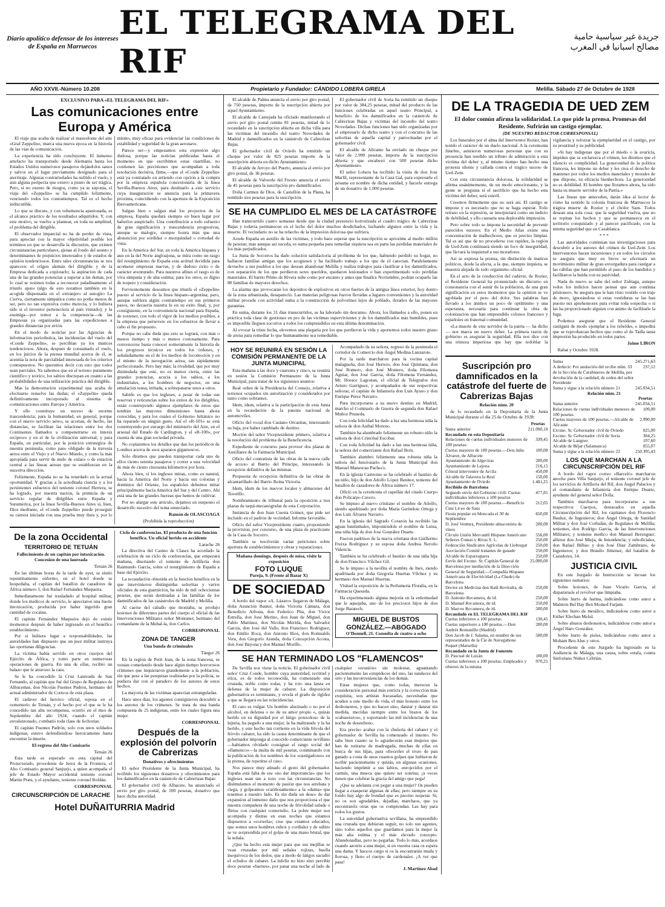Diario apolítico defensor de los intereses de España en Marruecos
EL TELEGRAMA DEL RIF
جريدة غير سياسية حامية مصالح اسبانيا في المغرب
AÑO XXVII.-Número 10.208 Propietario y Fundador: CÁNDIDO LOBERA GIRELA Melilla. Sábado 27 de Octubre de 1928
EXCLUSIVO PARA «EL TELEGRAMA DEL RIF»
Las comunicaciones entre Europa y América
El viaje que acaba de realizar el mastodonte del aire «Graf Zeppelin», marca una nueva época en la historia de las vías de comunicación.
La experiencia ha sido concluyente. El inmenso artefacto ha transportado desde Alemania hasta los Estados Unidos numerosos pasajeros dejándolos sanos y salvos en el lugar previamente designado para el aterrizaje. Algunas contrariedades ha sufrido el vuelo, y aun alguna peripecia que estuvo a punto de ser trágica. Pero, si no exento de riesgos, como ya se suponía, el viaje del «Zeppelin» se ha cumplido felizmente, venciendo todos los contratiempos. Tal es el hecho indiscutible.
Lo que se discute, y con vehemencia apasionada, es el alcance práctico de los resultados adquiridos. Y, con este motivo, se vuelve a plantear, en toda su amplitud, el problema del dirigible.
El observador imparcial no ha de perder de vista, para apreciar con la mayor objetividad posible los términos en que se desarrolla la discusión, que existen circunstancias particulares, ajenas al fondo del asunto y determinantes de prejuicios interesados y de estados de opinión tendenciosos. Entre tales circunstancias se nos aparecen: el origen alemán del dirigible y de la Empresa dedicada a explotarlo; la aspiración de cada una de las grandes potencias a superar a las demás, por lo cual se resisten todas a reconocer paladinamente el triunfo ajeno (algo de esto notamos también en la acogida dispensada en el extranjero al autogiro La Cierva, ciertamente simpática como no podía menos de ser, pero no tan expresiva como merecía, y lo hubiera sido si el inventor perteneciera al país visitado); y la enemiga—por temor a la competencia—de las Empresas ya organizadas para las expediciones a grandes distancias por avión.
En el modo de noticiar por las Agencias de información periodística, las incidencias del vuelo del «Conde Zeppelin», se percibían ya los matices tendenciosos. Ahora, después de consumado el vuelo, en los juicios de la prensa mundial acerca de él, se acentúa la nota de parcialidad interesada de los criterios contrapuestos. No queremos decir con esto que todos sean parciales. Ya sabemos que en el terreno puramente científico y teórico, los sabios discrepan en cuanto a las probabilidades de una utilización práctica del dirigible.
Mas la demostración experimental que acaba de efectuarse resuelve las dudas; el «Zeppelin» queda definitivamente incorporado al sistema de comunicaciones entre Europa y América.
Y ello constituye un suceso de enorme trascendencia; para la humanidad, en general, porque con el nuevo servicio aéreo, se acortan, de hecho, las distancias, se facilitan las relaciones entre los dos Continentes llamados a compenetrarse en interés recíproco y en el de la civilización universal; y para España, en particular, por la posición estratégica de nuestra península, como paso obligado de la travesía aérea entre el Viejo y el Nuevo Mundo, y como la más apropiada para servir de nudo de enlace o de estación central a las líneas aéreas que se establezcan en la sucesiva dirección.
Felizmente, España no se ha retardado en la actual oportunidad. Y gracias a la acreditada ciencia y a los persistentes esfuerzos del teniente coronel Herrera, se ha logrado, por nuestra nación, la primicia de un servicio regular de dirigibles entre España y Suramérica, por la línea Sevilla-Buenos Aires si, bien, Dios mediante, el «Conde Zeppelin» puede proseguir su carrera iniciada con una prueba muy dura y, por lo mismo, muy eficaz para evidenciar las condiciones de estabilidad y seguridad de la gran aeronave.
Parece ser—y empezamos esta expresión algo dudosa, porque las noticias publicadas hasta el momento en que escribimos estas cuartillas, no contienen las precisiones que acompañan a toda resolución decisiva, firme,—que el «Conde Zeppelin» está ya contratado en arriendo con opción a la compra por la empresa española concesionaria de la línea Sevilla-Buenos Aires, para destinarlo a este servicio cuya inauguración se anuncia para la primavera próxima, coincidiendo con la apertura de la Exposición Iberoamericana.
Salgan bien o salgan mal los proyectos de la empresa, España quedará siempre en buen lugar por haberlos auspiciado. Una contribución a todo esfuerzo de gran significación y trascendencia progresivas, aunque se malogre, siempre honra más que una abstención por sórdidez o mezquindad o cortedad de vista.
En la América del Sur, en toda la América hispana y aun en la del Norte angloajona, se mira como un rasgo del resurgimiento de España esta actitud decidida para acometer empresas nuevas, y de dudoso éxito o de carácter aventurado. Para nuestros afines el rasgo es de viva simpatía y de alta estima; para los otros, es digno de respeto y consideración.
Fervientemente deseamos que triunfe el «Zeppelin» puesto al servicio de la línea hispano-argentina; pero, aunque sufriera algún contratiempo en sus primeros pasos, no decaería nuestra fe en su éxito final, y, por consiguiente, en la conveniencia nacional para España, de sostener, con todo el vigor de los medios posibles, a la empresa que persevere en los esfuerzos de llevar a cabo el fin propuesto.
Porque no cabe duda que esto se logrará, con más o menos tiempo y más o menos costosamente. Para convencerse basta conocer someramente la historia de los progresos técnicos en todos los órdenes, y señaladamente en el de los medios de locomoción y en el mismo de la navegación aérea, tan rápidamente perfeccionado. Pero hay más; la rivalidad, que por muy disimulada que esté, no es menos cierta, entre las grandes potencias, acucia a los sabios, a los industriales, a los hombres de negocios, en una emulación tensa, irritada, a sobrepasarse unos a otros.
Sabido es que los ingleses, a pesar de todas sus reservas y reticencias sobre los éxitos de los dirigibles, están construyendo algunos ejemplares de éstos que tendrán las mayores dimensiones hasta ahora conocidas, y para los cuales el Gobierno británico no ha reparado en ningún gasto. Así el «R-101» se está construyendo por encargo del ministerio del Aire, en el arsenal del Estado de Cardington, y el «R-100», por cuenta de una gran sociedad privada.
No copiaremos los detalles que dan los periódicos de Londres acerca de esos aparatos gigantescos.
Sólo diremos que pueden transportar cada uno de ellos ciento setenta pasajeros y correr a una velocidad de más de ciento cincuenta kilómetros por hora.
Ahora bien, si los ingleses miran, como es natural, hacia la América del Norte y hacia sus colonias y dominios del Oriente, los españoles debemos mirar principalmente hacia América del Sur y del Centro. Ahí está una de las grandes fuerzas que hemos de cultivar.
Por no alargar este artículo, dejamos en suspenso el desarrollo sucesivo del tema enunciado.
Ramón de OLASCOAGA
(Prohibida la reproducción)
De la zona Occidental
TERRITORIO DE TETUÁN
Fallecimiento de un capitán por intoxicación. Concesión de una laureada
Tetuán 26
En las últimas horas de la tarde de ayer, se sintió repentinamente enfermo, en el hotel donde se hospedaba, el capitán del batallón de cazadores de África número 1, don Rafael Fernández Maqueira.
Inmediatamente fué trasladado al hospital militar, donde los médicos de servicio, le apreciaron una fuerte intoxicación, producida por haber ingerido gran cantidad de cocaína.
El capitán Fernández Maqueira dejó de existir momentos después de haber ingresado en el benéfico establecimiento.
Por si hubiera lugar a responsabilidades, las autoridades han dispuesto que un juez militar instruya las oportunas diligencias.
La víctima había servido en otros cuerpos del Ejército de África, y tomó parte en numerosas operaciones de guerra. En una de ellas, recibió un balazo que le atravesó la cara.
Se le ha concedido la Cruz Laureada de San Fernando, al capitán que fué del Grupo de Regulares de Alhucemas, don Nicolás Fuentes Padrón, hermano del actual administrador de Correos de esta plaza.
El cadáver del heroico oficial, reposa en el cementerio de Tetuán, y el hecho por el que se le ha concedido tan alta recompensa, ocurrió en el mes de Septiembre del año 1924, cuando el capitán envalentonado, combatió toda clase de fechorías.
El capitán Fuentes Padrón, solo con unos soldados indígenas, estuvo defendiéndose heroicamente hasta encontrar la muerte.
El regreso del Alto Comisario
Tetuán 26
Esta tarde es esperado en esta capital del Protectorado, procedente de Jerez de la Frontera, el Alto Comisario general Sanjurjo, a quien acompaña el jefe de Estado Mayor accidental teniente coronel Martín Prats, y el ayudante, teniente coronel Roldán.
CORRESPONSAL
CIRCUNSCRIPCIÓN DE LARACHE
Ciclo de conferencias. El producto de una función benéfica. Un oficial herido en accidente
Larache 26
La directiva del Casino de Clases ha acordado la celebración de un ciclo de conferencias, que empezará mañana, disertando el teniente de Artillería don Raimundo García, sobre el resurgimiento de España a base del Ejército.
La recaudación obtenida en la función benéfica en la que intervinieron distinguidas señoritas y varios oficiales de esta guarnición, ha sido de mil ochocientas pesetas, que serán destinadas a las familias de los damnificados de las catástrofes de Madrid y Melilla.
Al caerse del caballo que montaba, se produjo lesiones de diferentes partes del cuerpo el oficial de las Intervenciones Militares señor Montaner, hermano del comandante de la Mehal-la, don Carlos.
CORRESPONSAL
ZONA DE TANGER
Una banda de criminales
Tánger 26
En la región de Petit Jean, de la zona francesa, se venían cometiendo desde hace algún tiempo horrorosos crímenes que inquietaron grandemente a la población, sin que pese a las pesquisas realizadas por la policía, se pudiera dar con el paradero de los autores de estos hechos.
La mayoría de las víctimas aparecían estranguladas.
Hace unos días, los agentes consiguieron descubrir a los autores de los crímenes. Se trata de una banda compuesta de 25 indígenas, entre los cuales figura una mujer.
CORRESPONSAL
Después de la explosión del polvorín de Cabrerizas
Donativos y ofrecimientos
El señor Presidente de la Junta Municipal, ha recibido los siguientes donativos y ofrecimientos para los damnificados en la catástrofe de Cabrerizas Bajas:
El gobernador civil de Albacete, ha anunciado el envío por giro postal, de 100 pesetas, donativo que hace dicha autoridad.
Hotel DUÑAITURRIA Madrid
El alcalde de Palma anuncia el envío por giro postal, de 750 pesetas, importe de la suscripción abierta por aquel Ayuntamiento.
El alcalde de Castejada ha oficiado manifestando el envío por giro postal remite 81 pesetas, mitad de lo recaudado en la suscripción abierta en dicha villa para las víctimas del incendio del teatro Novedades de Madrid y damnificados en la catástrofe de Cabrerizas Bajas.
El gobernador civil de Oviedo ha remitido un cheque por valor de 825 pesetas importe de la suscripción abierta en dicho Ayuntamiento.
El alcalde de Arroyo del Puerto, anuncia el envío por giro postal, de 36 pesetas.
El alcalde de Valverde del Fresno anuncia el envío de 45 pesetas para la suscripción pro damnificados.
Doña Carmen de Dios, de Castellón de la Plana, ha remitido tres pesetas para la suscripción.
El gobernador civil de Soria ha remitido un cheque por valor de 384,25 pesetas, mitad del producto de las funciones celebradas en aquel teatro Principal, a beneficio de los damnificados en la catástrofe de Cabrerizas Bajas y víctimas del incendio del teatro Novedades. Dichas funciones han sido organizadas por el empresario de dicho teatro y con el concurso de las señoritas de aquella capital y patrocinadas por el gobernador civil.
El alcalde de Alicante ha enviado un cheque por valor de 2.990 pesetas, importe de la suscripción abierta y que encabezó con 500 pesetas dicho Ayuntamiento.
El señor Lobera ha recibido la visita de don José Marfil, representante de la Casa Gal, para expresarle el pésame en nombre de dicha entidad, y hacerle entrega de un donativo de 1.000 pesetas.
SE HA CUMPLIDO EL MES DE LA CATÁSTROFE
Han transcurrido cuatro semanas desde que la ciudad presenció horrorizada el cuadro trágico de Cabrerizas Bajas y todavía permanecen en el lecho del dolor muchos desdichados, luchando algunos entre la vida y la muerte. El vecindario no se ha rehecho de la impresión dolorosa que sufriera.
Acude España en auxilio de las víctimas, y todo hace esperar que la suscripción se aproxime al medio millón de pesetas; mas aunque así suceda, es suma pequeña para remediar siquiera sea en parte las pérdidas materiales de los más perjudicados.
La Junta de Socorros ha dado solución satisfactoria al problema de los que, habiendo perdido su hogar, no hallaron familias amigas que los acogiesen y ha facilitado trabajo a los que de él carecían. Paralelamente devuelve a sus pueblos a los que desean abandonar Melilla y realiza trabajos para clasificar a los damnificados, con separación de los que perdieron seres queridos, quedaron lesionados o han experimentado solo pérdidas materiales. El barrio Primo de Rivera sube como por encanto y antes que finalice Noviembre, podrán ocuparlo las 80 familias de mayores derechos.
La alarma que provocaran los depósitos de explosivos en otros fuertes de la antigua línea exterior, hoy dentro de la zona urbanizada, desapareció. Las materias peligrosas fueron llevadas a lugares convenientes y la autoridad militar procede con actividad suma a la construcción de polvorines lejos de poblado, dotados de las mayores garantías.
En suma, durante los 31 días transcurridos, se ha laborado sin descanso. Ahora, los llamados a ello, ponen en práctica toda clase de gestiones en pro de las víctimas supervivientes y de los damnificados más humildes, pues es imposible lleguen socorros a todos los comprendidos en esta última denominación.
Al evocar la triste fecha, elevemos una plegaria por los que perdieron la vida y aportemos todos nuestro grano de arena para remediar lo que humanamente sea remediable.
HOY SE REUNIRÁ EN SESIÓN LA COMISIÓN PERMANENTE DE LA JUNTA MUNICIPAL
Esta mañana a las doce y cuarenta y cinco, se reunirá en sesión la Comisión Permanente de la Junta Municipal, para tratar de los siguientes asuntos:
Real orden de la Presidencia del Consejo, relativa a terrenos ocupados sin autorización y considerados por tanto como sobrantes.
Idem, idem, relativa a la participación de esta Junta en la recaudación de la patente nacional de automóviles.
Oficio del vocal don Casiano Orcasitas, interesando su baja, por haber cambiado de destino.
Moción del señor Vicepresidente primero, relativa a la resolución del problema de la Beneficencia.
Expediente de concurso para proveer dos plazas de Auxiliares de la Farmacia Municipal.
Oficio del contratista de las obras de la nueva calle de acceso al Barrio del Príncipe, interesando la recepción definitiva de las mismas.
Propuesta de recepción definitiva de las obras de alcantarillado del Barrio Reina Victoria.
Idem, idem de los nuevos locales y almacenes del Tesorillo.
Nombramiento de tribunal para la oposición a tres plazas de taqui-mecanógrafas de esta Corporación.
Instancia de don Juan Cuesta Gómez, que pide ser incluído en el padrón de vecindad. Informe favorable.
Oficio del señor Vicepresidente cuarto, proponiendo la provisión, por concurso, de una plaza de practicante de la Casa de Socorro.
También se resolverán varias peticiones sobre apertura de establecimientos y obras y reparaciones.
Mañana domingo, después de misa, visite la exposición
FOTO LUQUE
Pareja, 9. (Frente al Bazar X)
DE SOCIEDAD
A bordo del vapor «A. Lázaro» llegaron de Málaga, doña Asunción Bauter, doña Victoria Cámara, don Benedicto Arbona, don Federico Pita, don Víctor Estrella, don José Merino, don Juan de Miguel, don Pablo Martínez, don Nicolás Mérida, don Salvador García, don José del Valle, don Francisco Rodríguez, don Emilio Roca, don Antonio Ríos, don Romualdo Vera, don Gregorio Aranda, doña Concepción Acosta, don José Bayona y don Manuel Morillo.
Acompañado de su señora, regresó de la península el corredor de Comercio don Ángel Medina Lanzarote.
Por la tarde marcharon para la vecina capital malagueña, don José Herrero, don José Quintana, don José Romero, don José Montero, doña Filomena Aguiar, don José García, doña Filomena Fernández, Mr. Horace Lagostan, el oficial de Telégrafos don Arturo Garriguez, y acompañados de sus respectivas señoras, el capitán de Infantería don Luis Ayuso y don Enrique Pérez Navarro.
Para incorporarse a su nuevo destino en Madrid, marchó el Comisario de Guerra de segunda don Rafael Muñoz Pruneda.
Con toda felicidad ha dado a luz una hermosa niña la señora de don Aníbal Moreno.
También ha alumbrado felizmente un robusto niño la señora de don Cristóbal Escobar.
Con toda felicidad ha dado a luz una hermosa niña, la señora del comerciante don Rafael Boix.
También alumbró felizmente una robusta niña la señora del funcionario de la Junta Municipal don Manuel Manescau Pacheco.
En la iglesia Castrense se ha celebrado el bautizo de un niño, hijo de don Adolfo López Benítez, teniente del batallón de cazadores de África número 17.
Ofició en la ceremonia el capellán del citado Cuerpo don Policarpo Cavero.
Se impuso al nuevo cristiano el nombre de Adolfo, siendo apadrinado por doña María Gerindote Ortega y don Luis Álvarez Navarro.
En la iglesia del Sagrado Corazón ha recibido las aguas bautismales, imponiéndole el nombre de Luisa, una niña hija de don José González Duarte.
Fueron padrinos de la nueva cristiana don Guillermo Freixa Rodríguez y su esposa doña Andrea Neroño Valencia.
También se ha celebrado el bautizo de una niña hija de don Francisco Vílchez Gil.
Se le impuso a la neófita el nombre de Inés, siendo apadrinada por doña Gregoria Huertas Vílchez y su hermano don Manuel Huertas.
Visitad la exposición de la Perfumería Floralia, en la Farmacia Quesada.
Ha experimentado alguna mejoría en la enfermedad que le aquejaba, uno de los preciosos hijos de don Jorge Baratech.
MIGUEL DE BUSTOS GONZÁLEZ.—ABOGADO
O'Donnell, 21. Consulta de cuatro a ocho
SE HAN TERMINADO LOS "FLAMENCOS"
De Sevilla nos viene la noticia. El gobernador civil señor Cruz Conde, hombre cuya austeridad, rectitud y ética, es de todos reconocida, ha comenzado una cruzada, noble como todas, y ha roto una lanza en defensa de la mujer de cabaret. La disposición gubernativa es terminante, y revela el grado de rigidez a que se llegará en las reincidencias.
El caso es vulgar. Un hombre alucinado o no por el alcohol, en defensa o no de su amor propio o, quizás herido en su dignidad por el látigo ponzoñoso de la injuria, ha pegado a una mujer, la ha maltratado y la ha herido, y este hecho tan corriente en la vida frívola del frívolo cabaret, ha sido la causa determinante de que el gobernador imponga al conocido comerciante sevillano—habíamos olvidado consignar el rango social del «flamenco»—la multa de mil pesetas, conminando con la publicación de los nombres de los «castigadores» en la prensa, de repetirse el caso.
Nos parece muy atinado el gesto del gobernador. España está falta de ese «no dar importancia» que los ingleses usan tan a tono con las circunstancias. No disimulamos el momento de pasión que nos arrebata y ciega, y golpeamos «cariñosamente» a la «dama» que tenemos a nuestro lado. Es sin duda un deseo de dar expansión al inmenso daño que nos proporciona el que nuestra compañera de una noche de frivolidad salude o flirtee con cualquier contertulio. La pobre mujer nos acompaña y distrae en esas noches que estamos dispuestos a «correrla»; cree que estamos educados, que somos unos hombres cultos y cordiales y de súbito se ve sorprendida por el golpe de una mano brutal, que la señala.
¿Qué ha hecho esta mujer para que sus mejillas se vean cruzadas por mil señales rojizas, huella inequívoca de los dedos, que a modo de látigos sacudió el «chulo» de cabaret. La infeliz no hizo sino percibir doce pesetas «fuertes», por pasar una noche al lado de cualquier «reunión» sin molestar, aguantando pacientemente las estupideces del uno, las sandeces del otro y las inconveniencias de los demás.
Estas mujeres que, como todas, merecen la consideración personal más estricta y la corrección más exquisita, son artistas fracasadas, necesitadas que acuden a este medio de vida, el más honesto entre los deshonestos, y que no hacen sino, danzar y danzar sin medida, mecidas siempre entre los brazos de los «cabareteros», y soportando las mil incidencias de una noche de desenfreno.
Era preciso acabar con la chulería del cabaret y el gobernador de Sevilla ha comenzado el intento. No sabe bien cuanto se lo agradecerán esas mujeres que han de retirarse de madrugada, muchas de ellas en busca de sus hijas, para ofrecerles el trozo de pan ganado a costa de unos cuantos golpes que hubieron de recibir pacientemente y quizás, en algunas ocasiones, haciendo imprimir a sus labios, enrojecidos por el carmín, una mueca que quiere ser sonrisa; ¡a veces tienen que celebrar la gracia del amigo que pega!
¿Qué se adelanta con pegar a una mujer? Os pueden llegar a exasperar algunas de ellas; pero siempre en su fondo hay algo de bondad que es preciso respetar. Si, no os son agradables, dejadlas, marchaos, que ya encontraréis otras que os comprendan. Las hay para todos los gustos.
La autoridad gubernativa sevillana, ha emprendido una cruzada que debieran seguir, no solo sus agentes, sino todos aquellos que guardamos para la mujer la más alta estima y el más elevado concepto. Abandonadlas, pero no pegarlas. Todo lo más, acordaos cuando azotéis a una mujer, si en vuestra casa os espera una dama. Y haceos cargo si os la encontraráis muda y llorosa, y lleno el cuerpo de cardenales. ¡A ver qué pasa!
J. Martínez Abad
DE LA TRAGEDIA DE UED ZEM
El dolor común afirma la solidaridad. Lo que pide la prensa. Promesas del Residente. Sufrirán un castigo ejemplar.
(DE NUESTRO REDACTOR-CORRESPONSAL)
Los funerales por el alma del Interventor Rozier, han tenido el carácter de un duelo nacional. A la ceremonia fúnebre, asistieron numerosas personas que con su presencia han rendido un tributo de admiración a esta víctima del deber y, al mismo tiempo han hecho una protesta silente y callada contra el trágico suceso de Ued-Zem.
Con esta circunstancia dolorosa, la solidaridad se afirma unánimemente, de un modo emocionante, y la gente se pregunta si el sacrificio que ha hecho esta víctima del deber, será estéril.
Creemos firmemente que no será así. El castigo se impone y es necesario que no se haga esperar. Todo retraso en la represión, se interpretará como un indicio de debilidad, y ello causaría una deplorable impresión.
Pero sobre todo se impone la necesidad de prevenir parecidos sucesos. En el Medio Atlas existe una concentración de malhechores, que es preciso limpiar. Tal es así que de no procederse con rapidez, la región de Ued-Zem continuará siendo un foco de inseguridad, que llevará la inquietud a sus moradores.
Así se expresa la prensa, sin distinción de matices políticos, desde la afecta, a la que, siempre inquieta, se muestra alejada de todo organismo oficial.
En el acto de la conducción del cadáver, de Rozier, el Residente General ha pronunciado un discurso en consonancia con el sentir de la población, de una gran significación en estos momentos que la opinión se ve agobiada por el peso del dolor. Sus palabras han llevado a los ánimos un poco de optimismo y una esperanza, necesaria para continuar la obra de colonización que han emprendido colonos franceses y españoles en fraternal comunidad.
«La muerte de este servidor de la patria — ha dicho — nos marca un nuevo deber. La primera razón de gobierno es asegurar la seguridad. Ella nos dice con una tristeza imperiosa que hay que redoblar la vigilancia y reforzar la ejemplaridad en el castigo, por su prontitud y su publicidad.
»Si hay indígenas que por el miedo o la avaricia, impiden que se esclarezca el crimen, les diremos que el silencio es complicidad. La generosidad de la política francesa, les impone un deber y les crea el derecho de mantener por todos los medios materiales y morales de que dispone, su eficacia bienhechora. La generosidad no es debilidad. El hombre que lloramos ahora, ha sido hasta su muerte servidor de la Patria.»
Las líneas que anteceden, darán idea al lector de cómo ha sentido la colonia francesa de Marruecos la trágica muerte de Rozier y el chófer Sans. Todos desean una sola cosa: que la seguridad vuelva, que no se repitan los hechos y que se permanezca en el territorio conquistado y al parecer pacificado, con la misma seguridad que en Casablanca.
* * *
Las autoridades continúan sus investigaciones para descubrir a los autores del crimen de Ued-Zem. Los Interventores hacen incursiones y en todos los círculos se asegura que muy en breve se efectuará un movimiento militar de gran envergadura para castigar a las cábilas que han permitido el paso de los bandidos y facilitaron la huida con su pasividad.
Nada de nuevo se sabe del señor Zubiaga, aunque todos los indicios hacen pensar que aun continúa prisionero. Se asegura que le han visto vestido con traje de moro, ignorándose si estas vestiduras se las han puesto sus aprehensores para evitar toda sospecha o si las ha proporcionado alguien con ánimo de facilitarle la fuga.
Podemos asegurar que el Residente General castigará de modo ejemplar a los rebeldes, e impedirá que se reproduzcan hechos que como el de Tadla tanta impresión ha producido en todos partes.
Jaime LIRON
Rabat y Octubre 1928.
Suscripción pro damnificados en la catástrofe del fuerte de Cabrerizas Bajas
Relación núm. 20
de lo recaudado en la Depositaría de la Junta Municipal durante el día 25 de Octubre de 1928:
| | Pesetas |
| --- | --- |
| Suma anterior | 211.080,18 |
| Recaudado en esta Depositaría | |
| Relaciones de cuotas individuales menores de 100 pesetas: | 339,45 |
| Cuotas mayores de 100 pesetas.—Don Julio Álvarez, de Albacete | 100,00 |
| Ayuntamiento de Algeciras | 200,00 |
| Ayuntamiento de Lejona | 216,15 |
| Cónsul interventor de Arcila | 450,00 |
| Alcalde de Talavera la Real | 150,00 |
| Ayuntamiento de Oviedo | 1.481,25 |
| Recibido de Barcelona | |
| Segundo envío del Gobierno civil: Cuotas individuales inferiores a 100 pesetas | 477,85 |
| Cuotas mayores de 100 pesetas.—Beneficio Cine Liceo de Saus | 212,05 |
| Fiesta popular en Moncada el 30 de Septiembre | 650,00 |
| D. José Ventura, Presidente almacenista de vinos | 200,00 |
| Círculo Unión Mercantil Hispano Americano | 556,00 |
| Señores Comas y Rivas S. L. | 250,00 |
| Federación Sindicatos Agrícolas de Llobregat | 250,00 |
| Asociación Comité tratantes de ganado | 250,00 |
| Alcalde de Esparraguera | 250,00 |
| Envío del Excmo. Sr. Capitán General de Barcelona por mediación de la Dirección General de Seguridad.—Compañía Hispano Americana de Electricidad (La Chade) de Barcelona | 25.000,00 |
| Doctor en Medicina don Raúl Roviralta, de Barcelona | 250,00 |
| D. Antonio Rocamora, de id. | 250,00 |
| D. Manuel Rocamora, de id. | 250,00 |
| D. Marcos Rocamora, de id. | 500,00 |
| Recaudado en EL TELEGRAMA DEL RIF | |
| Cuotas inferiores a 100 pesetas: | 138,45 |
| Cuotas superiores a 100 pesetas.—Don Andrés Romanillo (Madrid) | 200,00 |
| Don Jacob de J. Salama, en nombre de sus representados de la Cie de Navegatione Paquet (Marsella) | 500,00 |
| Recaudado en la Junta de Fomento | |
| D. Pascual de Luxán | 100,00 |
| Cuotas inferiores a 100 pesetas: Empleados y obreros de la misma | 970,25 |
| Suma | 245.271,63 |
| A deducir: Por anulación del recibo núm. 33 de la Sección de Carabineros de Melilla, por devolución de la cantidad, de orden del señor Presidente | 237,12 |
| Suma y sigue a la relación número 21 | 245.034,51 |
| Relación núm. 21 | |
| | Pesetas |
| Suma anterior | 245.034,51 |
| Relaciones de cuotas individuales menores de 100 pesetas | 109,00 |
| Cuotas mayores de 100 pesetas.—Alcalde de Alicante | 2.990,00 |
| Excmo. Sr. Gobernador civil de Oviedo | 825,00 |
| Excmo. Sr. Gobernador civil de Soria | 384,25 |
| Alcalde de Langreo | 197,60 |
| Alcalde de Béjar (Salamanca) | 855,07 |
| Suma y sigue a la relación número 22 | 250.395,43 |
LOS QUE MARCHAN A LA CIRCUNSCRIPCIÓN DEL RIF
A bordo del vapor correo «Barceló» marcharon anoche para Villa Sanjurjo, el teniente coronel jefe de los servicios de Artillería del Rif, don Ángel Palacios y el comandante de Infantería don Enrique Duarte, ayudante del general señor Dolla.
También marcharon para incorporarse a sus respectivos Cuerpos, destacados en aquella Circunscripción del Rif, los capitanes don Florencio Bauluz, de Ingenieros; don Ángel Ortega, de Sanidad Militar y don José Corbalán, de Regulares de Melilla; tenientes, don Rodrigo García, de las Intervenciones Militares; y teniente médico don Manuel Berenguer; alférez don José Mieja, de Intendencia; y suboficiales, don Rafael Bilbao y don José Díaz Zambrano, de Ingenieros; y don Braulio Jiménez, del batallón de Cazadores, 14.
JUSTICIA CIVIL
En este Juzgado de Instrucción se incoan los siguientes sumarios:
Sobre lesiones, de Juan Vicario García, al dispararsele el revólver que limpiaba.
Sobre hurto de harina, indicándose como autor a Maimón Bel Bay Ben Momed Farjam.
Sobre hurto de metálico, indicándose como autor a Esther Elechan Melul.
Sobre abusos deshonestos, indicándose como autor a Ángel Haro González.
Sobre hurto de pieles, indicándose como autor a Mohám Ben Alus y otros.
Procedente de este Juzgado ha ingresado en la Audiencia de Málaga, una causa, sobre estafa, contra Sinforiano Núñez Cebrián.